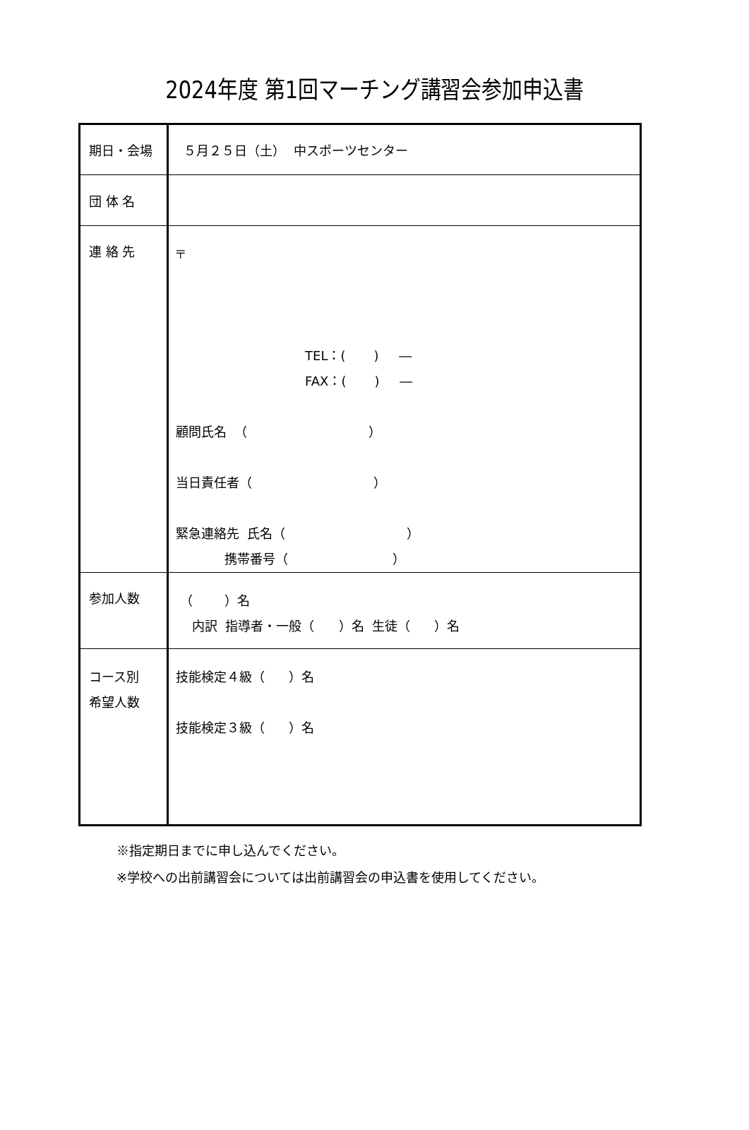2024年度 第1回マーチング講習会参加申込書
| 期日・会場 | ５月２５日（土） 中スポーツセンター |
| 団 体 名 | |
| 連 絡 先 | 〒 TEL：( ) ― FAX：( ) ― 顧問氏名 （ ） 当日責任者（ ） 緊急連絡先 氏名（ ） 携帯番号（ ） |
| 参加人数 | （ ）名 内訳 指導者・一般（ ）名 生徒（ ）名 |
| コース別 希望人数 | 技能検定４級（ ）名 技能検定３級（ ）名 |
※指定期日までに申し込んでください。
※学校への出前講習会については出前講習会の申込書を使用してください。